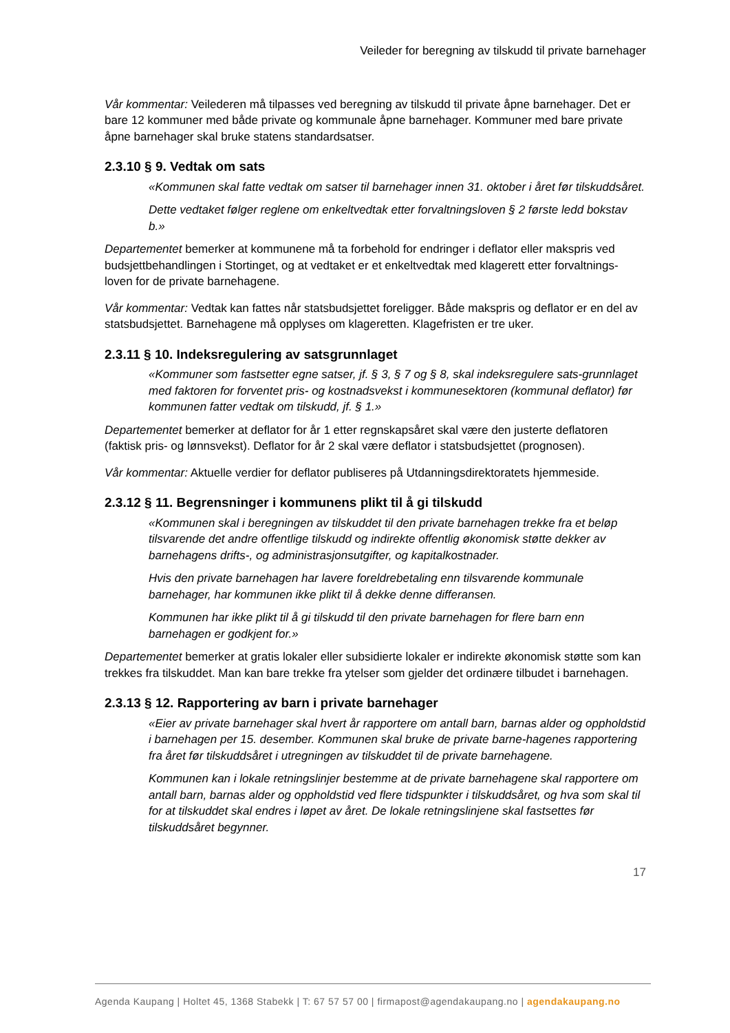Veileder for beregning av tilskudd til private barnehager
Vår kommentar: Veilederen må tilpasses ved beregning av tilskudd til private åpne barnehager. Det er bare 12 kommuner med både private og kommunale åpne barnehager. Kommuner med bare private åpne barnehager skal bruke statens standardsatser.
2.3.10 § 9. Vedtak om sats
«Kommunen skal fatte vedtak om satser til barnehager innen 31. oktober i året før tilskuddsåret.
Dette vedtaket følger reglene om enkeltvedtak etter forvaltningsloven § 2 første ledd bokstav b.»
Departementet bemerker at kommunene må ta forbehold for endringer i deflator eller makspris ved budsjettbehandlingen i Stortinget, og at vedtaket er et enkeltvedtak med klagerett etter forvaltnings-loven for de private barnehagene.
Vår kommentar: Vedtak kan fattes når statsbudsjettet foreligger. Både makspris og deflator er en del av statsbudsjettet. Barnehagene må opplyses om klageretten. Klagefristen er tre uker.
2.3.11 § 10. Indeksregulering av satsgrunnlaget
«Kommuner som fastsetter egne satser, jf. § 3, § 7 og § 8, skal indeksregulere sats-grunnlaget med faktoren for forventet pris- og kostnadsvekst i kommunesektoren (kommunal deflator) før kommunen fatter vedtak om tilskudd, jf. § 1.»
Departementet bemerker at deflator for år 1 etter regnskapsåret skal være den justerte deflatoren (faktisk pris- og lønnsvekst). Deflator for år 2 skal være deflator i statsbudsjettet (prognosen).
Vår kommentar: Aktuelle verdier for deflator publiseres på Utdanningsdirektoratets hjemmeside.
2.3.12 § 11. Begrensninger i kommunens plikt til å gi tilskudd
«Kommunen skal i beregningen av tilskuddet til den private barnehagen trekke fra et beløp tilsvarende det andre offentlige tilskudd og indirekte offentlig økonomisk støtte dekker av barnehagens drifts-, og administrasjonsutgifter, og kapitalkostnader.
Hvis den private barnehagen har lavere foreldrebetaling enn tilsvarende kommunale barnehager, har kommunen ikke plikt til å dekke denne differansen.
Kommunen har ikke plikt til å gi tilskudd til den private barnehagen for flere barn enn barnehagen er godkjent for.»
Departementet bemerker at gratis lokaler eller subsidierte lokaler er indirekte økonomisk støtte som kan trekkes fra tilskuddet. Man kan bare trekke fra ytelser som gjelder det ordinære tilbudet i barnehagen.
2.3.13 § 12. Rapportering av barn i private barnehager
«Eier av private barnehager skal hvert år rapportere om antall barn, barnas alder og oppholdstid i barnehagen per 15. desember. Kommunen skal bruke de private barne-hagenes rapportering fra året før tilskuddsåret i utregningen av tilskuddet til de private barnehagene.
Kommunen kan i lokale retningslinjer bestemme at de private barnehagene skal rapportere om antall barn, barnas alder og oppholdstid ved flere tidspunkter i tilskuddsåret, og hva som skal til for at tilskuddet skal endres i løpet av året. De lokale retningslinjene skal fastsettes før tilskuddsåret begynner.
17
Agenda Kaupang | Holtet 45, 1368 Stabekk | T: 67 57 57 00 | firmapost@agendakaupang.no | agendakaupang.no